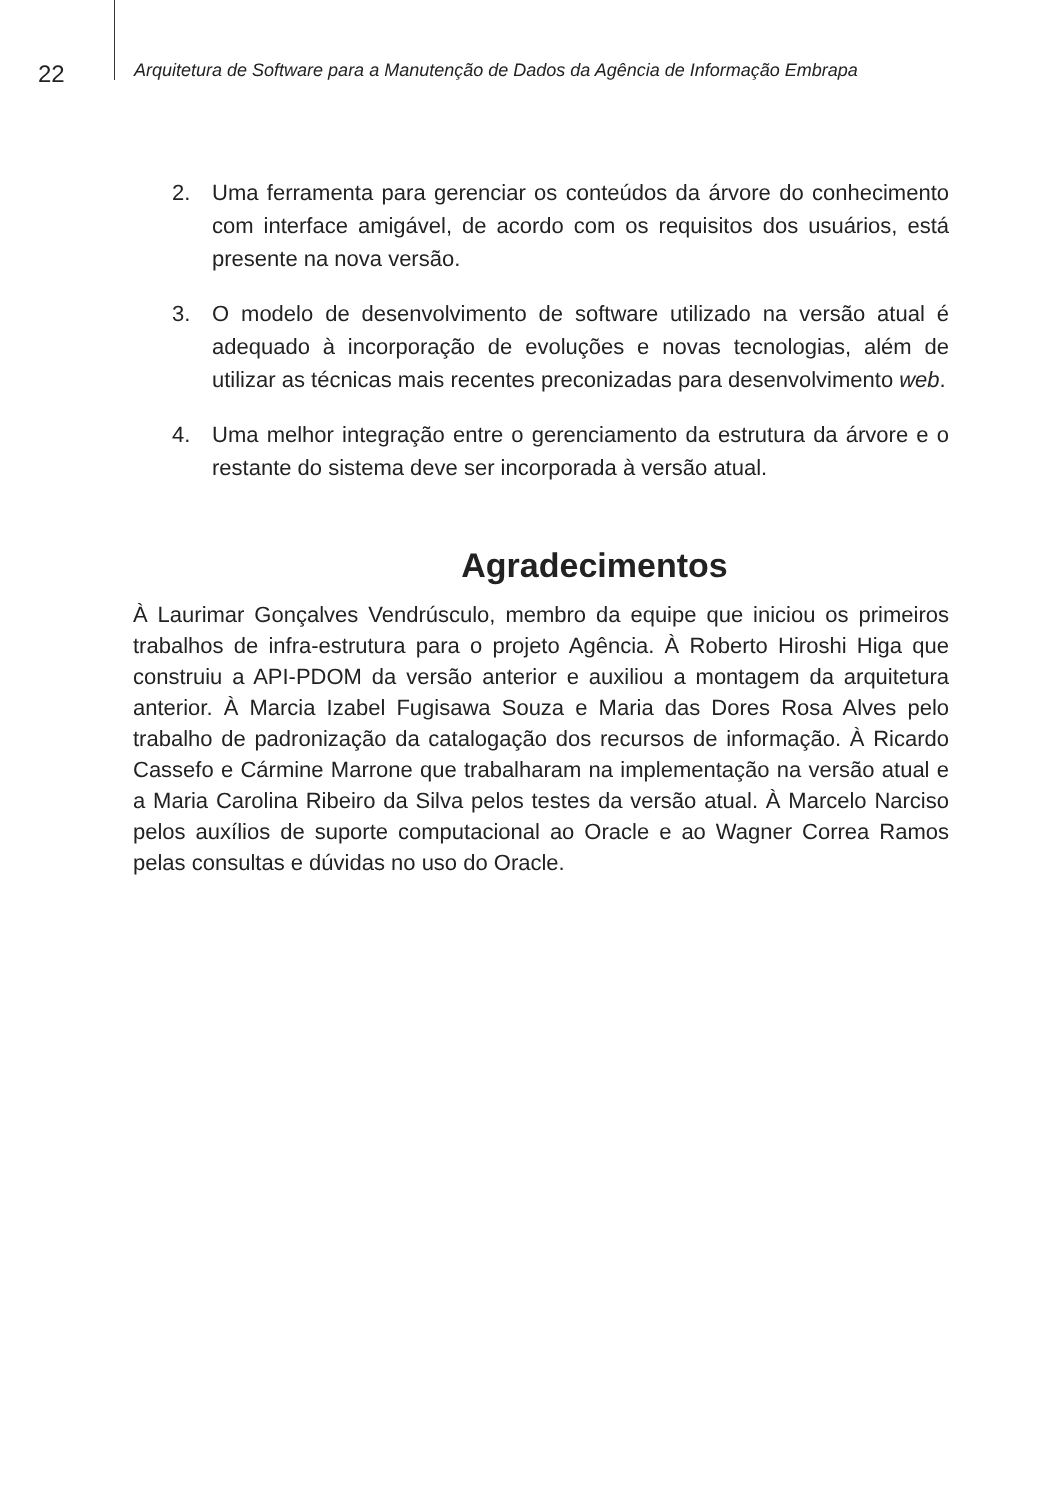22
Arquitetura de Software para a Manutenção de Dados da Agência de Informação Embrapa
2. Uma ferramenta para gerenciar os conteúdos da árvore do conhecimento com interface amigável, de acordo com os requisitos dos usuários, está presente na nova versão.
3. O modelo de desenvolvimento de software utilizado na versão atual é adequado à incorporação de evoluções e novas tecnologias, além de utilizar as técnicas mais recentes preconizadas para desenvolvimento web.
4. Uma melhor integração entre o gerenciamento da estrutura da árvore e o restante do sistema deve ser incorporada à versão atual.
Agradecimentos
À Laurimar Gonçalves Vendrúsculo, membro da equipe que iniciou os primeiros trabalhos de infra-estrutura para o projeto Agência. À Roberto Hiroshi Higa que construiu a API-PDOM da versão anterior e auxiliou a montagem da arquitetura anterior. À Marcia Izabel Fugisawa Souza e Maria das Dores Rosa Alves pelo trabalho de padronização da catalogação dos recursos de informação. À Ricardo Cassefo e Cármine Marrone que trabalharam na implementação na versão atual e a Maria Carolina Ribeiro da Silva pelos testes da versão atual. À Marcelo Narciso pelos auxílios de suporte computacional ao Oracle e ao Wagner Correa Ramos pelas consultas e dúvidas no uso do Oracle.